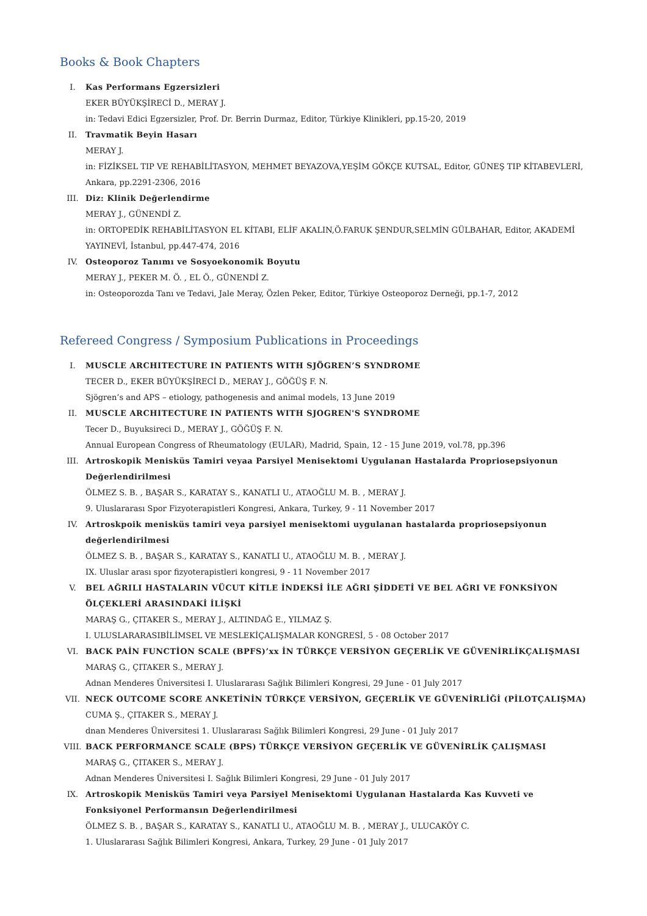Books & Book Chapters
I. Kas Performans Egzersizleri
EKER BÜYÜKŞİRECİ D., MERAY J.
in: Tedavi Edici Egzersizler, Prof. Dr. Berrin Durmaz, Editor, Türkiye Klinikleri, pp.15-20, 2019
II. Travmatik Beyin Hasarı
MERAY J.
in: FİZİKSEL TIP VE REHABİLİTASYON, MEHMET BEYAZOVA,YEŞİM GÖKÇE KUTSAL, Editor, GÜNEŞ TIP KİTABEVLERİ, Ankara, pp.2291-2306, 2016
III. Diz: Klinik Değerlendirme
MERAY J., GÜNENDİ Z.
in: ORTOPEDİK REHABİLİTASYON EL KİTABI, ELİF AKALIN,Ö.FARUK ŞENDUR,SELMİN GÜLBAHAR, Editor, AKADEMİ YAYINEVİ, İstanbul, pp.447-474, 2016
IV. Osteoporoz Tanımı ve Sosyoekonomik Boyutu
MERAY J., PEKER M. Ö. , EL Ö., GÜNENDİ Z.
in: Osteoporozda Tanı ve Tedavi, Jale Meray, Özlen Peker, Editor, Türkiye Osteoporoz Derneği, pp.1-7, 2012
Refereed Congress / Symposium Publications in Proceedings
I. MUSCLE ARCHITECTURE IN PATIENTS WITH SJÖGREN’S SYNDROME
TECER D., EKER BÜYÜKŞİRECİ D., MERAY J., GÖĞÜŞ F. N.
Sjögren’s and APS – etiology, pathogenesis and animal models, 13 June 2019
II. MUSCLE ARCHITECTURE IN PATIENTS WITH SJOGREN'S SYNDROME
Tecer D., Buyuksireci D., MERAY J., GÖĞÜŞ F. N.
Annual European Congress of Rheumatology (EULAR), Madrid, Spain, 12 - 15 June 2019, vol.78, pp.396
III. Artroskopik Menisküs Tamiri veyaa Parsiyel Menisektomi Uygulanan Hastalarda Propriosepsiyonun Değerlendirilmesi
ÖLMEZ S. B. , BAŞAR S., KARATAY S., KANATLI U., ATAOĞLU M. B. , MERAY J.
9. Uluslararası Spor Fizyoterapistleri Kongresi, Ankara, Turkey, 9 - 11 November 2017
IV. Artroskpoik menisküs tamiri veya parsiyel menisektomi uygulanan hastalarda propriosepsiyonun değerlendirilmesi
ÖLMEZ S. B. , BAŞAR S., KARATAY S., KANATLI U., ATAOĞLU M. B. , MERAY J.
IX. Uluslar arası spor fizyoterapistleri kongresi, 9 - 11 November 2017
V. BEL AĞRILI HASTALARIN VÜCUT KİTLE İNDEKSİ İLE AĞRI ŞİDDETİ VE BEL AĞRI VE FONKSİYON ÖLÇEKLERİ ARASINDAKİ İLİŞKİ
MARAŞ G., ÇITAKER S., MERAY J., ALTINDAĞ E., YILMAZ Ş.
I. ULUSLARARASIBİLİMSEL VE MESLEKİÇALIŞMALAR KONGRESİ, 5 - 08 October 2017
VI. BACK PAİN FUNCTİON SCALE (BPFS)’xx İN TÜRKÇE VERSİYON GEÇERLİK VE GÜVENİRLİKÇALIŞMASI
MARAŞ G., ÇITAKER S., MERAY J.
Adnan Menderes Üniversitesi I. Uluslararası Sağlık Bilimleri Kongresi, 29 June - 01 July 2017
VII. NECK OUTCOME SCORE ANKETİNİN TÜRKÇE VERSİYON, GEÇERLİK VE GÜVENİRLİĞİ (PİLOTÇALIŞMA)
CUMA Ş., ÇITAKER S., MERAY J.
dnan Menderes Üniversitesi 1. Uluslararası Sağlık Bilimleri Kongresi, 29 June - 01 July 2017
VIII. BACK PERFORMANCE SCALE (BPS) TÜRKÇE VERSİYON GEÇERLİK VE GÜVENİRLİK ÇALIŞMASI
MARAŞ G., ÇITAKER S., MERAY J.
Adnan Menderes Üniversitesi I. Sağlık Bilimleri Kongresi, 29 June - 01 July 2017
IX. Artroskopik Menisküs Tamiri veya Parsiyel Menisektomi Uygulanan Hastalarda Kas Kuvveti ve Fonksiyonel Performansın Değerlendirilmesi
ÖLMEZ S. B. , BAŞAR S., KARATAY S., KANATLI U., ATAOĞLU M. B. , MERAY J., ULUCAKÖY C.
1. Uluslararası Sağlık Bilimleri Kongresi, Ankara, Turkey, 29 June - 01 July 2017